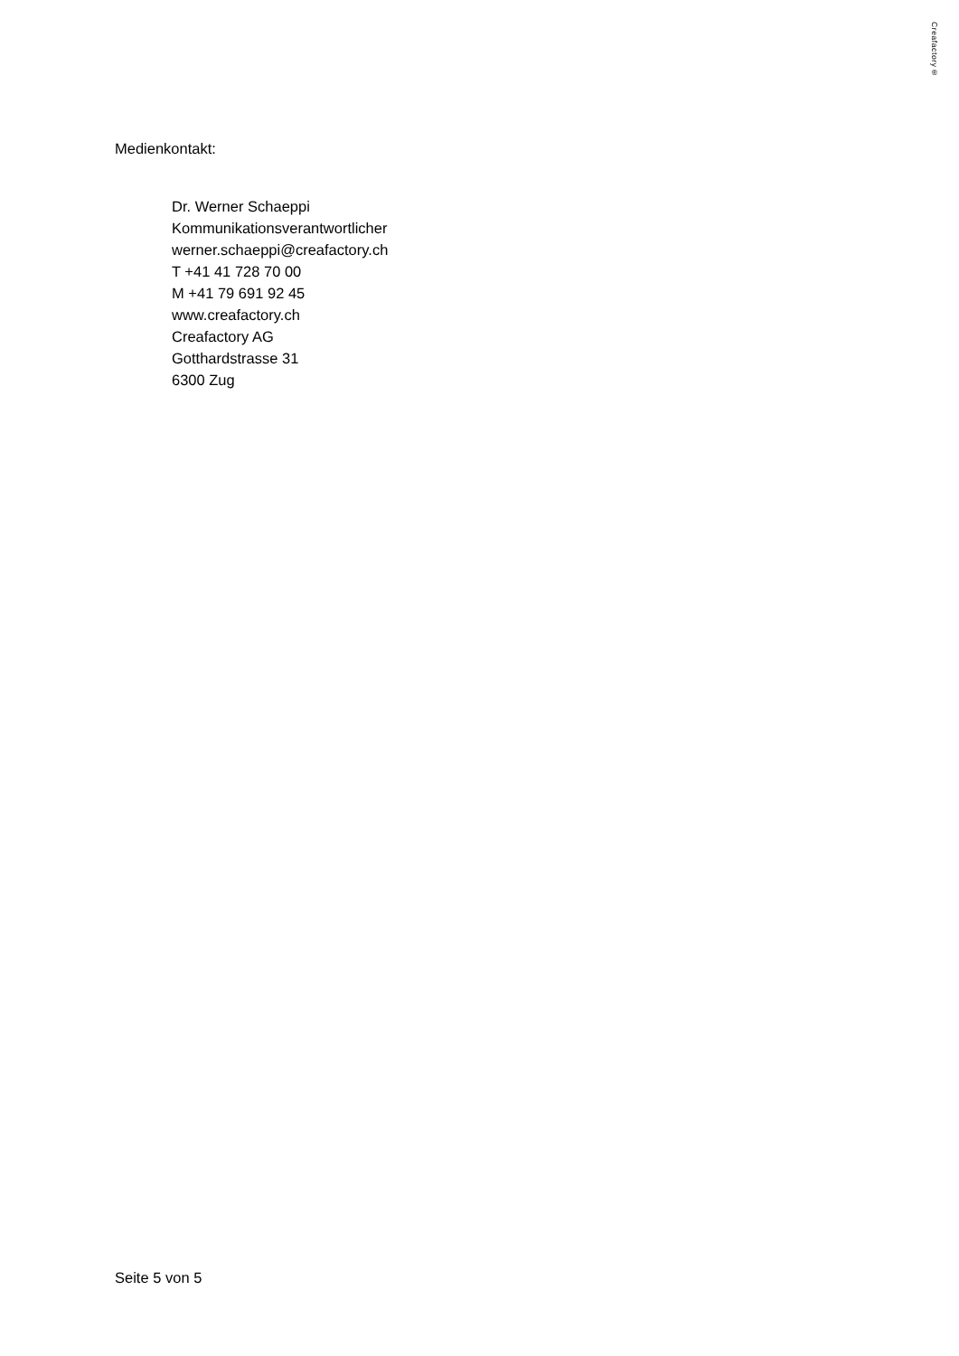Creafactory®
Medienkontakt:
Dr. Werner Schaeppi
Kommunikationsverantwortlicher
werner.schaeppi@creafactory.ch
T +41 41 728 70 00
M +41 79 691 92 45
www.creafactory.ch
Creafactory AG
Gotthardstrasse 31
6300 Zug
Seite 5 von 5